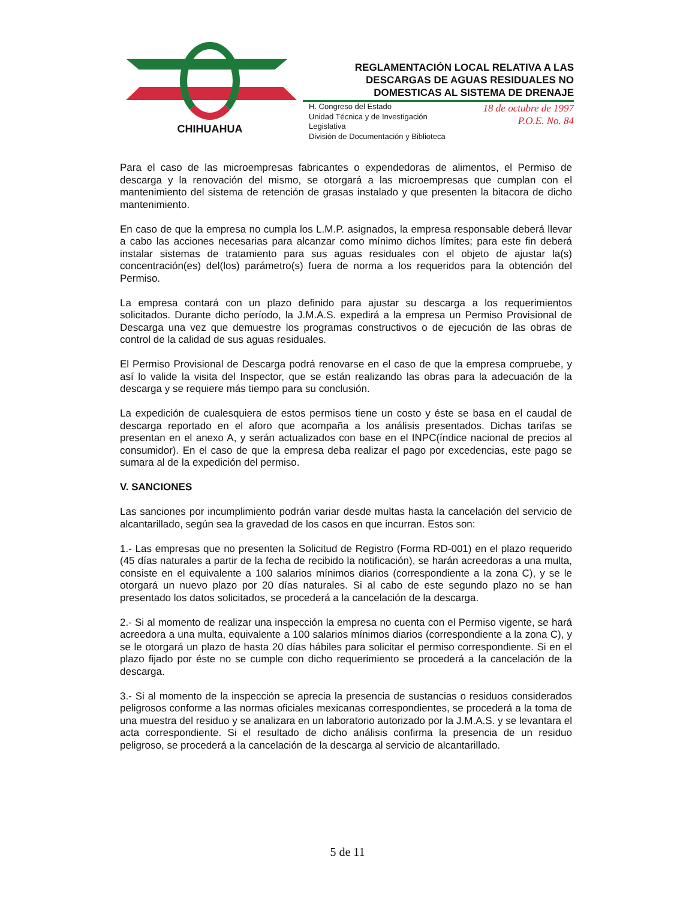CHIHUAHUA
REGLAMENTACIÓN LOCAL RELATIVA A LAS DESCARGAS DE AGUAS RESIDUALES NO DOMESTICAS AL SISTEMA DE DRENAJE
H. Congreso del Estado
Unidad Técnica y de Investigación Legislativa
División de Documentación y Biblioteca
18 de octubre de 1997
P.O.E. No. 84
Para el caso de las microempresas fabricantes o expendedoras de alimentos, el Permiso de descarga y la renovación del mismo, se otorgará a las microempresas que cumplan con el mantenimiento del sistema de retención de grasas instalado y que presenten la bitacora de dicho mantenimiento.
En caso de que la empresa no cumpla los L.M.P. asignados, la empresa responsable deberá llevar a cabo las acciones necesarias para alcanzar como mínimo dichos límites; para este fin deberá instalar sistemas de tratamiento para sus aguas residuales con el objeto de ajustar la(s) concentración(es) del(los) parámetro(s) fuera de norma a los requeridos para la obtención del Permiso.
La empresa contará con un plazo definido para ajustar su descarga a los requerimientos solicitados. Durante dicho período, la J.M.A.S. expedirá a la empresa un Permiso Provisional de Descarga una vez que demuestre los programas constructivos o de ejecución de las obras de control de la calidad de sus aguas residuales.
El Permiso Provisional de Descarga podrá renovarse en el caso de que la empresa compruebe, y así lo valide la visita del Inspector, que se están realizando las obras para la adecuación de la descarga y se requiere más tiempo para su conclusión.
La expedición de cualesquiera de estos permisos tiene un costo y éste se basa en el caudal de descarga reportado en el aforo que acompaña a los análisis presentados. Dichas tarifas se presentan en el anexo A, y serán actualizados con base en el INPC(índice nacional de precios al consumidor). En el caso de que la empresa deba realizar el pago por excedencias, este pago se sumara al de la expedición del permiso.
V. SANCIONES
Las sanciones por incumplimiento podrán variar desde multas hasta la cancelación del servicio de alcantarillado, según sea la gravedad de los casos en que incurran. Estos son:
1.- Las empresas que no presenten la Solicitud de Registro (Forma RD-001) en el plazo requerido (45 días naturales a partir de la fecha de recibido la notificación), se harán acreedoras a una multa, consiste en el equivalente a 100 salarios mínimos diarios (correspondiente a la zona C), y se le otorgará un nuevo plazo por 20 días naturales. Si al cabo de este segundo plazo no se han presentado los datos solicitados, se procederá a la cancelación de la descarga.
2.- Si al momento de realizar una inspección la empresa no cuenta con el Permiso vigente, se hará acreedora a una multa, equivalente a 100 salarios mínimos diarios (correspondiente a la zona C), y se le otorgará un plazo de hasta 20 días hábiles para solicitar el permiso correspondiente. Si en el plazo fijado por éste no se cumple con dicho requerimiento se procederá a la cancelación de la descarga.
3.- Si al momento de la inspección se aprecia la presencia de sustancias o residuos considerados peligrosos conforme a las normas oficiales mexicanas correspondientes, se procederá a la toma de una muestra del residuo y se analizara en un laboratorio autorizado por la J.M.A.S. y se levantara el acta correspondiente. Si el resultado de dicho análisis confirma la presencia de un residuo peligroso, se procederá a la cancelación de la descarga al servicio de alcantarillado.
5 de 11